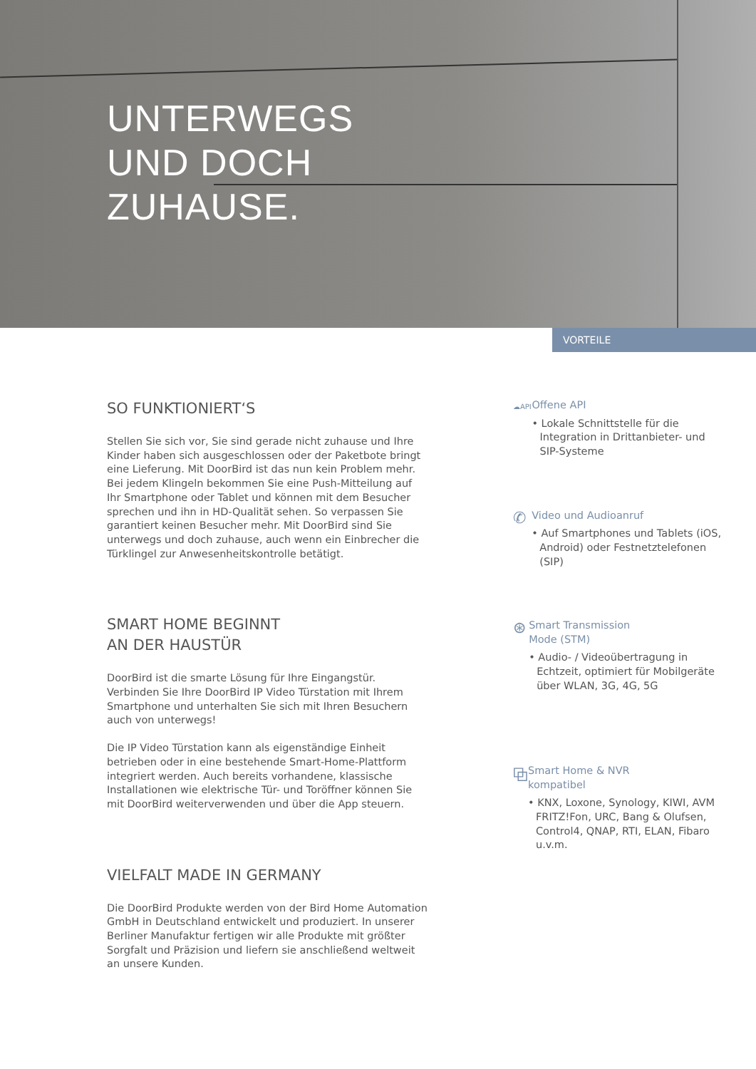UNTERWEGS
UND DOCH
ZUHAUSE.
VORTEILE
SO FUNKTIONIERT‘S
Stellen Sie sich vor, Sie sind gerade nicht zuhause und Ihre Kinder haben sich ausgeschlossen oder der Paketbote bringt eine Lieferung. Mit DoorBird ist das nun kein Problem mehr. Bei jedem Klingeln bekommen Sie eine Push-Mitteilung auf Ihr Smartphone oder Tablet und können mit dem Besucher sprechen und ihn in HD-Qualität sehen. So verpassen Sie garantiert keinen Besucher mehr. Mit DoorBird sind Sie unterwegs und doch zuhause, auch wenn ein Einbrecher die Türklingel zur Anwesenheitskontrolle betätigt.
SMART HOME BEGINNT
AN DER HAUSTÜR
DoorBird ist die smarte Lösung für Ihre Eingangstür. Verbinden Sie Ihre DoorBird IP Video Türstation mit Ihrem Smartphone und unterhalten Sie sich mit Ihren Besuchern auch von unterwegs!
Die IP Video Türstation kann als eigenständige Einheit betrieben oder in eine bestehende Smart-Home-Plattform integriert werden. Auch bereits vorhandene, klassische Installationen wie elektrische Tür- und Toröffner können Sie mit DoorBird weiterverwenden und über die App steuern.
VIELFALT MADE IN GERMANY
Die DoorBird Produkte werden von der Bird Home Automation GmbH in Deutschland entwickelt und produziert. In unserer Berliner Manufaktur fertigen wir alle Produkte mit größter Sorgfalt und Präzision und liefern sie anschließend weltweit an unsere Kunden.
☁API
Offene API
• Lokale Schnittstelle für die Integration in Drittanbieter- und SIP-Systeme
✆
Video und Audioanruf
• Auf Smartphones und Tablets (iOS, Android) oder Festnetztelefonen (SIP)
⊛
Smart Transmission
Mode (STM)
• Audio- / Videoübertragung in Echtzeit, optimiert für Mobilgeräte über WLAN, 3G, 4G, 5G
⧉
Smart Home & NVR
kompatibel
• KNX, Loxone, Synology, KIWI, AVM FRITZ!Fon, URC, Bang & Olufsen, Control4, QNAP, RTI, ELAN, Fibaro u.v.m.